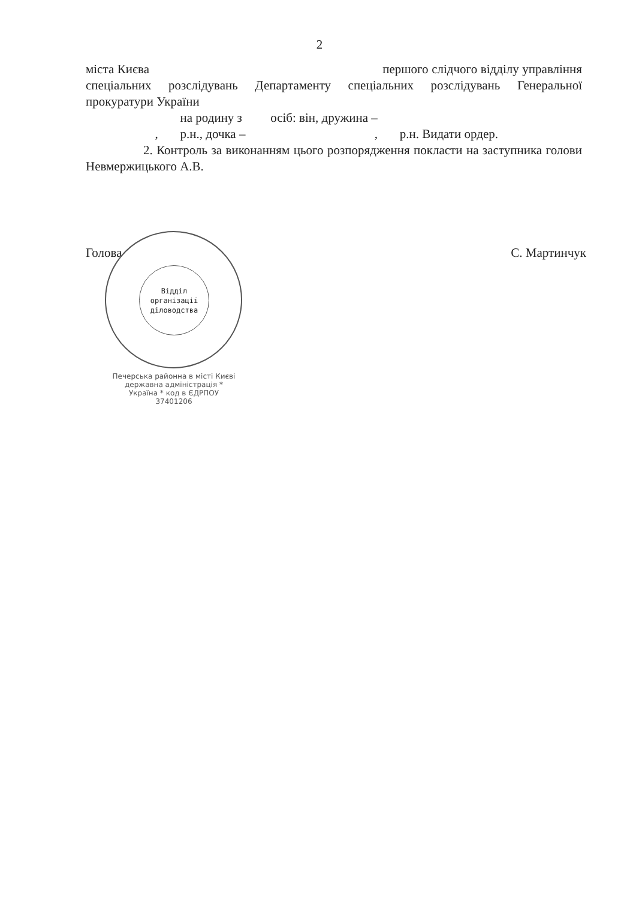2
міста Києва першого слідчого відділу управління спеціальних розслідувань Департаменту спеціальних розслідувань Генеральної прокуратури України
на родину з осіб: він, дружина –
, р.н., дочка – , р.н. Видати ордер.
2. Контроль за виконанням цього розпорядження покласти на заступника голови Невмержицького А.В.
Голова С. Мартинчук
Відділ
організації
діловодства
Печерська районна в місті Києві державна адміністрація * Україна * код в ЄДРПОУ 37401206